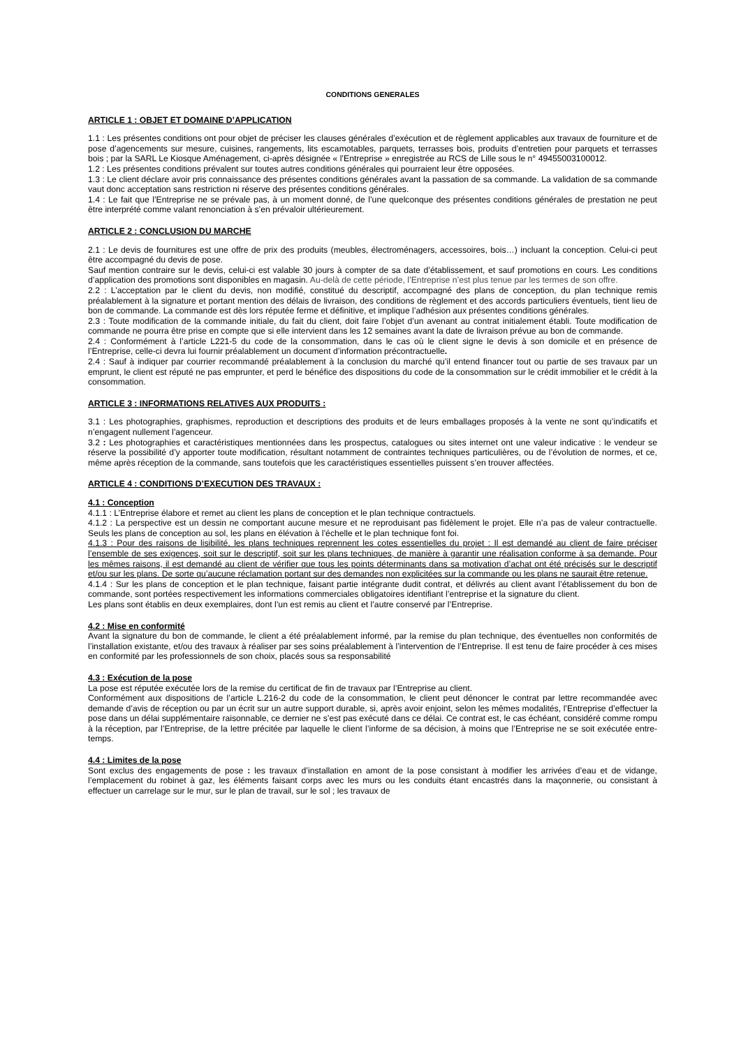CONDITIONS GENERALES
ARTICLE 1 : OBJET ET DOMAINE D’APPLICATION
1.1 : Les présentes conditions ont pour objet de préciser les clauses générales d’exécution et de règlement applicables aux travaux de fourniture et de pose d’agencements sur mesure, cuisines, rangements, lits escamotables, parquets, terrasses bois, produits d’entretien pour parquets et terrasses bois ; par la SARL Le Kiosque Aménagement, ci-après désignée « l’Entreprise » enregistrée au RCS de Lille sous le n° 49455003100012.
1.2 : Les présentes conditions prévalent sur toutes autres conditions générales qui pourraient leur être opposées.
1.3 : Le client déclare avoir pris connaissance des présentes conditions générales avant la passation de sa commande. La validation de sa commande vaut donc acceptation sans restriction ni réserve des présentes conditions générales.
1.4 : Le fait que l’Entreprise ne se prévale pas, à un moment donné, de l’une quelconque des présentes conditions générales de prestation ne peut être interprété comme valant renonciation à s’en prévaloir ultérieurement.
ARTICLE 2 : CONCLUSION DU MARCHE
2.1 : Le devis de fournitures est une offre de prix des produits (meubles, électroménagers, accessoires, bois…) incluant la conception. Celui-ci peut être accompagné du devis de pose.
Sauf mention contraire sur le devis, celui-ci est valable 30 jours à compter de sa date d’établissement, et sauf promotions en cours. Les conditions d’application des promotions sont disponibles en magasin. Au-delà de cette période, l’Entreprise n’est plus tenue par les termes de son offre.
2.2 : L’acceptation par le client du devis, non modifié, constitué du descriptif, accompagné des plans de conception, du plan technique remis préalablement à la signature et portant mention des délais de livraison, des conditions de règlement et des accords particuliers éventuels, tient lieu de bon de commande. La commande est dès lors réputée ferme et définitive, et implique l’adhésion aux présentes conditions générales.
2.3 : Toute modification de la commande initiale, du fait du client, doit faire l’objet d’un avenant au contrat initialement établi. Toute modification de commande ne pourra être prise en compte que si elle intervient dans les 12 semaines avant la date de livraison prévue au bon de commande.
2.4 : Conformément à l’article L221-5 du code de la consommation, dans le cas où le client signe le devis à son domicile et en présence de l’Entreprise, celle-ci devra lui fournir préalablement un document d’information précontractuelle.
2.4 : Sauf à indiquer par courrier recommandé préalablement à la conclusion du marché qu’il entend financer tout ou partie de ses travaux par un emprunt, le client est réputé ne pas emprunter, et perd le bénéfice des dispositions du code de la consommation sur le crédit immobilier et le crédit à la consommation.
ARTICLE 3 : INFORMATIONS RELATIVES AUX PRODUITS :
3.1 : Les photographies, graphismes, reproduction et descriptions des produits et de leurs emballages proposés à la vente ne sont qu’indicatifs et n’engagent nullement l’agenceur.
3.2 : Les photographies et caractéristiques mentionnées dans les prospectus, catalogues ou sites internet ont une valeur indicative : le vendeur se réserve la possibilité d’y apporter toute modification, résultant notamment de contraintes techniques particulières, ou de l’évolution de normes, et ce, même après réception de la commande, sans toutefois que les caractéristiques essentielles puissent s’en trouver affectées.
ARTICLE 4 : CONDITIONS D’EXECUTION DES TRAVAUX :
4.1 : Conception
4.1.1 : L’Entreprise élabore et remet au client les plans de conception et le plan technique contractuels.
4.1.2 : La perspective est un dessin ne comportant aucune mesure et ne reproduisant pas fidèlement le projet. Elle n’a pas de valeur contractuelle. Seuls les plans de conception au sol, les plans en élévation à l’échelle et le plan technique font foi.
4.1.3 : Pour des raisons de lisibilité, les plans techniques reprennent les cotes essentielles du projet : Il est demandé au client de faire préciser l’ensemble de ses exigences, soit sur le descriptif, soit sur les plans techniques, de manière à garantir une réalisation conforme à sa demande. Pour les mêmes raisons, il est demandé au client de vérifier que tous les points déterminants dans sa motivation d’achat ont été précisés sur le descriptif et/ou sur les plans. De sorte qu’aucune réclamation portant sur des demandes non explicitées sur la commande ou les plans ne saurait être retenue.
4.1.4 : Sur les plans de conception et le plan technique, faisant partie intégrante dudit contrat, et délivrés au client avant l’établissement du bon de commande, sont portées respectivement les informations commerciales obligatoires identifiant l’entreprise et la signature du client.
Les plans sont établis en deux exemplaires, dont l’un est remis au client et l’autre conservé par l’Entreprise.
4.2 : Mise en conformité
Avant la signature du bon de commande, le client a été préalablement informé, par la remise du plan technique, des éventuelles non conformités de l’installation existante, et/ou des travaux à réaliser par ses soins préalablement à l’intervention de l’Entreprise. Il est tenu de faire procéder à ces mises en conformité par les professionnels de son choix, placés sous sa responsabilité
4.3 : Exécution de la pose
La pose est réputée exécutée lors de la remise du certificat de fin de travaux par l’Entreprise au client.
Conformément aux dispositions de l’article L.216-2 du code de la consommation, le client peut dénoncer le contrat par lettre recommandée avec demande d’avis de réception ou par un écrit sur un autre support durable, si, après avoir enjoint, selon les mêmes modalités, l’Entreprise d’effectuer la pose dans un délai supplémentaire raisonnable, ce dernier ne s’est pas exécuté dans ce délai. Ce contrat est, le cas échéant, considéré comme rompu à la réception, par l’Entreprise, de la lettre précitée par laquelle le client l’informe de sa décision, à moins que l’Entreprise ne se soit exécutée entre-temps.
4.4 : Limites de la pose
Sont exclus des engagements de pose : les travaux d’installation en amont de la pose consistant à modifier les arrivées d’eau et de vidange, l’emplacement du robinet à gaz, les éléments faisant corps avec les murs ou les conduits étant encastrés dans la maçonnerie, ou consistant à effectuer un carrelage sur le mur, sur le plan de travail, sur le sol ; les travaux de